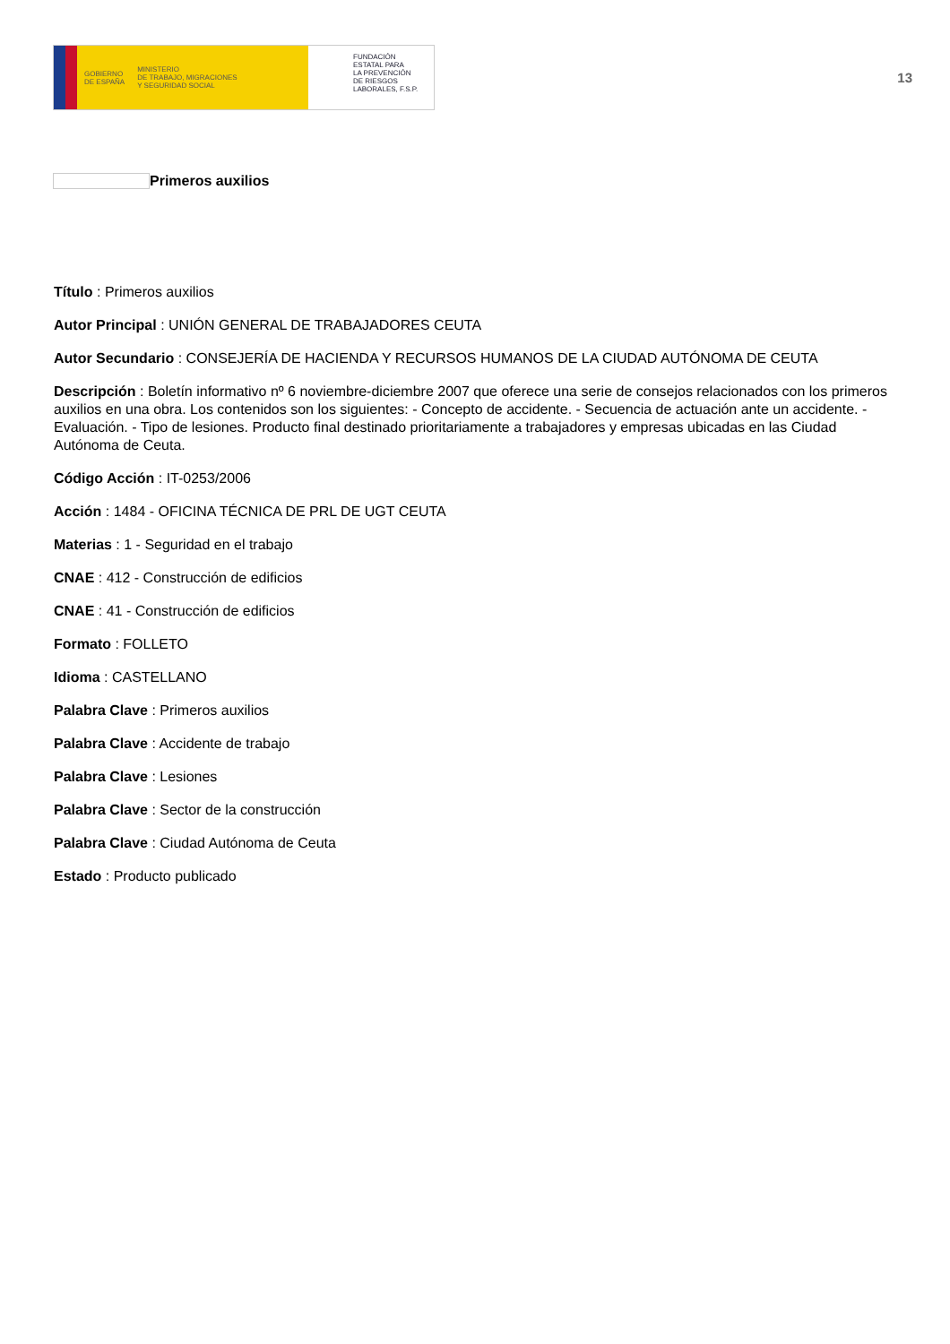GOBIERNO
DE ESPAÑA MINISTERIO
DE TRABAJO, MIGRACIONES
Y SEGURIDAD SOCIAL
FUNDACIÓN
ESTATAL PARA
LA PREVENCIÓN
DE RIESGOS
LABORALES, F.S.P.
13
Primeros auxilios
Título : Primeros auxilios
Autor Principal : UNIÓN GENERAL DE TRABAJADORES CEUTA
Autor Secundario : CONSEJERÍA DE HACIENDA Y RECURSOS HUMANOS DE LA CIUDAD AUTÓNOMA DE CEUTA
Descripción : Boletín informativo nº 6 noviembre-diciembre 2007 que oferece una serie de consejos relacionados con los primeros auxilios en una obra. Los contenidos son los siguientes: - Concepto de accidente. - Secuencia de actuación ante un accidente. - Evaluación. - Tipo de lesiones. Producto final destinado prioritariamente a trabajadores y empresas ubicadas en las Ciudad Autónoma de Ceuta.
Código Acción : IT-0253/2006
Acción : 1484 - OFICINA TÉCNICA DE PRL DE UGT CEUTA
Materias : 1 - Seguridad en el trabajo
CNAE : 412 - Construcción de edificios
CNAE : 41 - Construcción de edificios
Formato : FOLLETO
Idioma : CASTELLANO
Palabra Clave : Primeros auxilios
Palabra Clave : Accidente de trabajo
Palabra Clave : Lesiones
Palabra Clave : Sector de la construcción
Palabra Clave : Ciudad Autónoma de Ceuta
Estado : Producto publicado